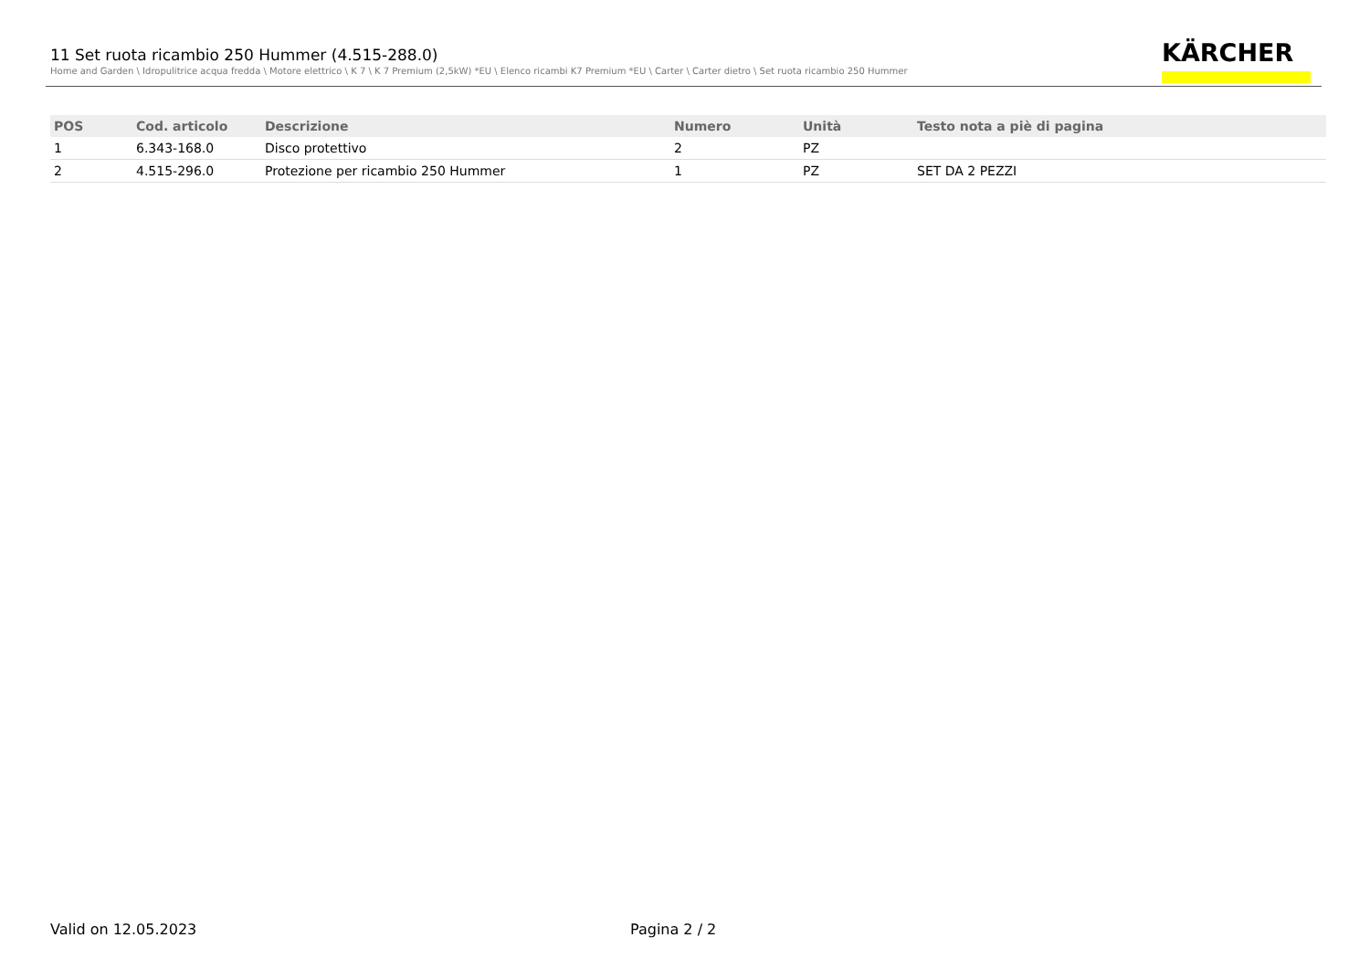11 Set ruota ricambio 250 Hummer (4.515-288.0)
Home and Garden \ Idropulitrice acqua fredda \ Motore elettrico \ K 7 \ K 7 Premium (2,5kW) *EU \ Elenco ricambi K7 Premium *EU \ Carter \ Carter dietro \ Set ruota ricambio 250 Hummer
KÄRCHER
| POS | Cod. articolo | Descrizione | Numero | Unità | Testo nota a piè di pagina |
| --- | --- | --- | --- | --- | --- |
| 1 | 6.343-168.0 | Disco protettivo | 2 | PZ | |
| 2 | 4.515-296.0 | Protezione per ricambio 250 Hummer | 1 | PZ | SET DA 2 PEZZI |
Valid on 12.05.2023 Pagina 2 / 2